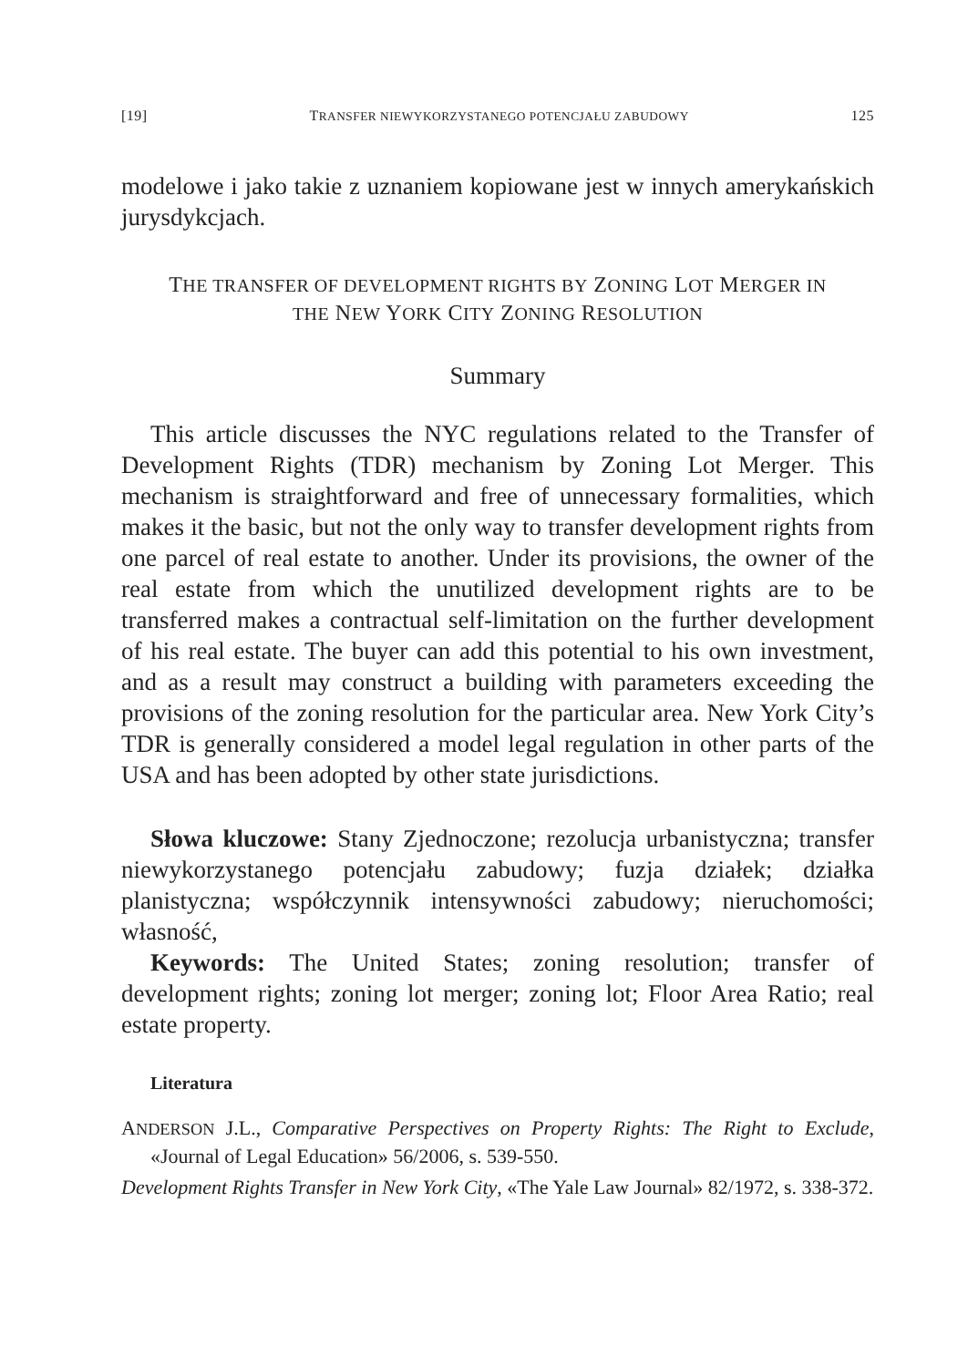[19] TRANSFER NIEWYKORZYSTANEGO POTENCJAŁU ZABUDOWY 125
modelowe i jako takie z uznaniem kopiowane jest w innych amerykańskich jurysdykcjach.
THE TRANSFER OF DEVELOPMENT RIGHTS BY ZONING LOT MERGER IN
THE NEW YORK CITY ZONING RESOLUTION
Summary
This article discusses the NYC regulations related to the Transfer of Development Rights (TDR) mechanism by Zoning Lot Merger. This mechanism is straightforward and free of unnecessary formalities, which makes it the basic, but not the only way to transfer development rights from one parcel of real estate to another. Under its provisions, the owner of the real estate from which the unutilized development rights are to be transferred makes a contractual self-limitation on the further development of his real estate. The buyer can add this potential to his own investment, and as a result may construct a building with parameters exceeding the provisions of the zoning resolution for the particular area. New York City’s TDR is generally considered a model legal regulation in other parts of the USA and has been adopted by other state jurisdictions.
Słowa kluczowe: Stany Zjednoczone; rezolucja urbanistyczna; transfer niewykorzystanego potencjału zabudowy; fuzja działek; działka planistyczna; współczynnik intensywności zabudowy; nieruchomości; własność,
Keywords: The United States; zoning resolution; transfer of development rights; zoning lot merger; zoning lot; Floor Area Ratio; real estate property.
Literatura
ANDERSON J.L., Comparative Perspectives on Property Rights: The Right to Exclude, «Journal of Legal Education» 56/2006, s. 539-550.
Development Rights Transfer in New York City, «The Yale Law Journal» 82/1972, s. 338-372.